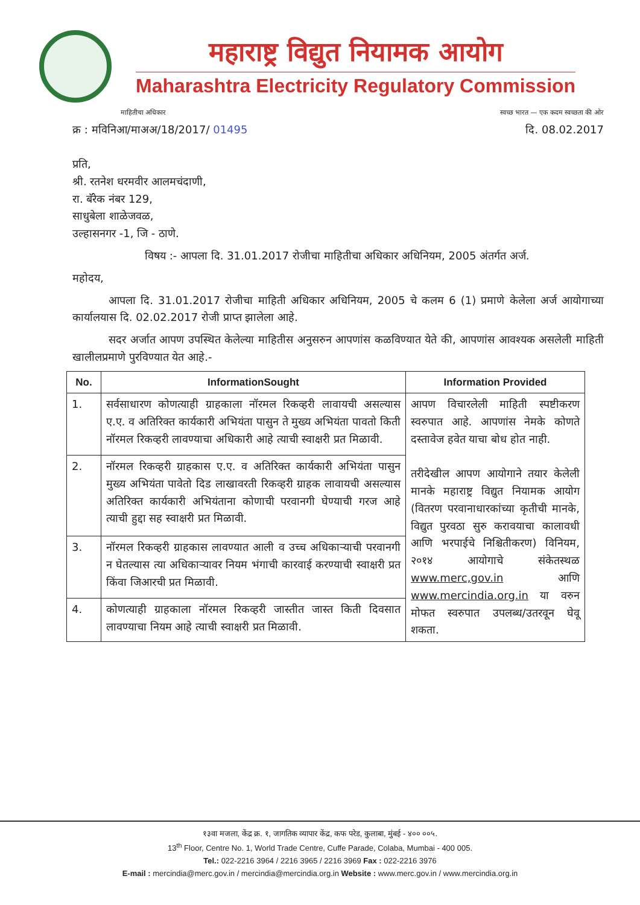महाराष्ट्र विद्युत नियामक आयोग
Maharashtra Electricity Regulatory Commission
माहितीचा अधिकार स्वच्छ भारत — एक कदम स्वच्छता की ओर
क्र : मविनिआ/माअअ/18/2017/ 01495 दि. 08.02.2017
प्रति,
श्री. रतनेश धरमवीर आलमचंदाणी,
रा. बॅरेक नंबर 129,
साधुबेला शाळेजवळ,
उल्हासनगर -1, जि - ठाणे.
विषय :- आपला दि. 31.01.2017 रोजीचा माहितीचा अधिकार अधिनियम, 2005 अंतर्गत अर्ज.
महोदय,
आपला दि. 31.01.2017 रोजीचा माहिती अधिकार अधिनियम, 2005 चे कलम 6 (1) प्रमाणे केलेला अर्ज आयोगाच्या कार्यालयास दि. 02.02.2017 रोजी प्राप्त झालेला आहे.
सदर अर्जात आपण उपस्थित केलेल्या माहितीस अनुसरुन आपणांस कळविण्यात येते की, आपणांस आवश्यक असलेली माहिती खालीलप्रमाणे पुरविण्यात येत आहे.-
| No. | InformationSought | Information Provided |
| --- | --- | --- |
| 1. | सर्वसाधारण कोणत्याही ग्राहकाला नॉरमल रिकव्हरी लावायची असल्यास ए.ए. व अतिरिक्त कार्यकारी अभियंता पासुन ते मुख्य अभियंता पावतो किती नॉरमल रिकव्हरी लावण्याचा अधिकारी आहे त्याची स्वाक्षरी प्रत मिळावी. | आपण विचारलेली माहिती स्पष्टीकरण स्वरुपात आहे. आपणांस नेमके कोणते दस्तावेज हवेत याचा बोध होत नाही. तरीदेखील आपण आयोगाने तयार केलेली मानके महाराष्ट्र विद्युत नियामक आयोग (वितरण परवानाधारकांच्या कृतीची मानके, विद्युत पुरवठा सुरु करावयाचा कालावधी आणि भरपाईचे निश्चितीकरण) विनियम, २०१४ आयोगाचे संकेतस्थळ www.merc,gov.in आणि www.mercindia.org.in या वरुन मोफत स्वरुपात उपलब्ध/उतरवून घेवू शकता. |
| 2. | नॉरमल रिकव्हरी ग्राहकास ए.ए. व अतिरिक्त कार्यकारी अभियंता पासुन मुख्य अभियंता पावेतो दिड लाखावरती रिकव्हरी ग्राहक लावायची असल्यास अतिरिक्त कार्यकारी अभियंताना कोणाची परवानगी घेण्याची गरज आहे त्याची हुद्दा सह स्वाक्षरी प्रत मिळावी. | |
| 3. | नॉरमल रिकव्हरी ग्राहकास लावण्यात आली व उच्च अधिकाऱ्याची परवानगी न घेतल्यास त्या अधिकाऱ्यावर नियम भंगाची कारवाई करण्याची स्वाक्षरी प्रत किंवा जिआरची प्रत मिळावी. | |
| 4. | कोणत्याही ग्राहकाला नॉरमल रिकव्हरी जास्तीत जास्त किती दिवसात लावण्याचा नियम आहे त्याची स्वाक्षरी प्रत मिळावी. | |
१३वा मजला, केंद्र क्र. १, जागतिक व्यापार केंद्र, कफ परेड, कुलाबा, मुंबई - ४०० ००५.
13<sup>th</sup> Floor, Centre No. 1, World Trade Centre, Cuffe Parade, Colaba, Mumbai - 400 005.
Tel.: 022-2216 3964 / 2216 3965 / 2216 3969 Fax : 022-2216 3976
E-mail : mercindia@merc.gov.in / mercindia@mercindia.org.in Website : www.merc.gov.in / www.mercindia.org.in